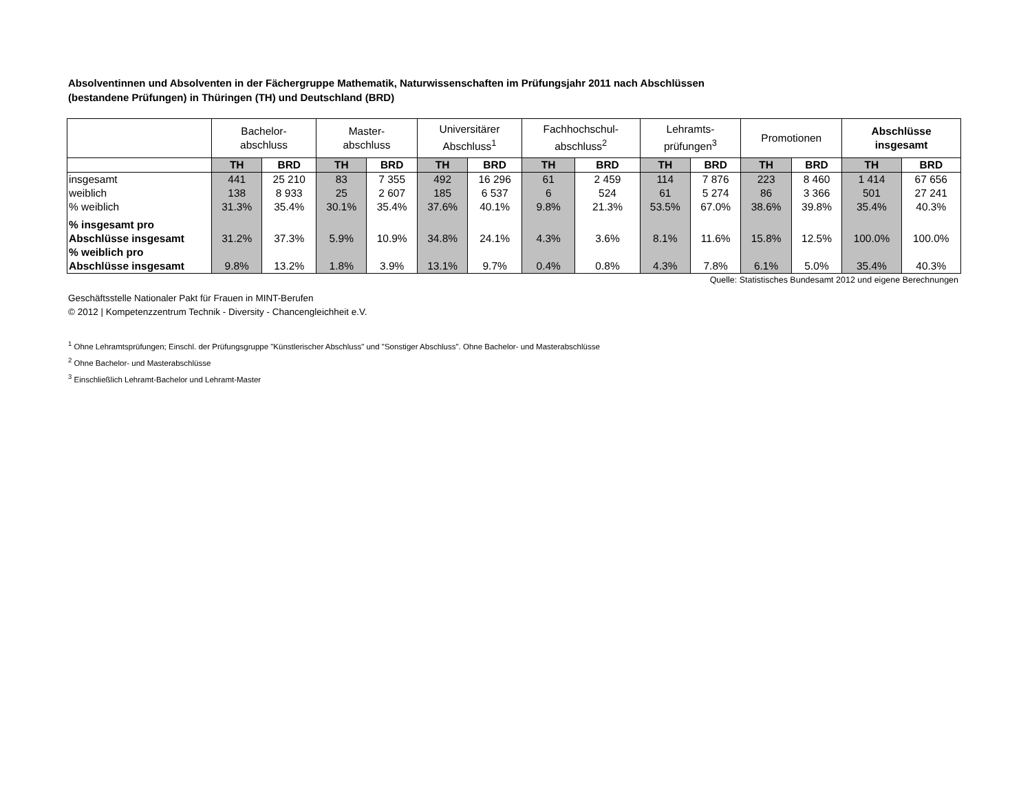Absolventinnen und Absolventen in der Fächergruppe Mathematik, Naturwissenschaften im Prüfungsjahr 2011 nach Abschlüssen
(bestandene Prüfungen) in Thüringen (TH) und Deutschland (BRD)
| | Bachelor- abschluss | | Master- abschluss | | Universitärer Abschluss<sup>1</sup> | | Fachhochschul- abschluss<sup>2</sup> | | Lehramts- prüfungen<sup>3</sup> | | Promotionen | | Abschlüsse insgesamt | |
| --- | --- | --- | --- | --- | --- | --- | --- | --- | --- | --- | --- | --- | --- | --- |
| | TH | BRD | TH | BRD | TH | BRD | TH | BRD | TH | BRD | TH | BRD | TH | BRD |
| insgesamt | 441 | 25 210 | 83 | 7 355 | 492 | 16 296 | 61 | 2 459 | 114 | 7 876 | 223 | 8 460 | 1 414 | 67 656 |
| weiblich | 138 | 8 933 | 25 | 2 607 | 185 | 6 537 | 6 | 524 | 61 | 5 274 | 86 | 3 366 | 501 | 27 241 |
| % weiblich | 31.3% | 35.4% | 30.1% | 35.4% | 37.6% | 40.1% | 9.8% | 21.3% | 53.5% | 67.0% | 38.6% | 39.8% | 35.4% | 40.3% |
| % insgesamt pro Abschlüsse insgesamt | 31.2% | 37.3% | 5.9% | 10.9% | 34.8% | 24.1% | 4.3% | 3.6% | 8.1% | 11.6% | 15.8% | 12.5% | 100.0% | 100.0% |
| % weiblich pro Abschlüsse insgesamt | 9.8% | 13.2% | 1.8% | 3.9% | 13.1% | 9.7% | 0.4% | 0.8% | 4.3% | 7.8% | 6.1% | 5.0% | 35.4% | 40.3% |
Quelle: Statistisches Bundesamt 2012 und eigene Berechnungen
Geschäftsstelle Nationaler Pakt für Frauen in MINT-Berufen
© 2012 | Kompetenzzentrum Technik - Diversity - Chancengleichheit e.V.
<sup>1</sup> Ohne Lehramtsprüfungen; Einschl. der Prüfungsgruppe "Künstlerischer Abschluss" und "Sonstiger Abschluss". Ohne Bachelor- und Masterabschlüsse
<sup>2</sup> Ohne Bachelor- und Masterabschlüsse
<sup>3</sup> Einschließlich Lehramt-Bachelor und Lehramt-Master